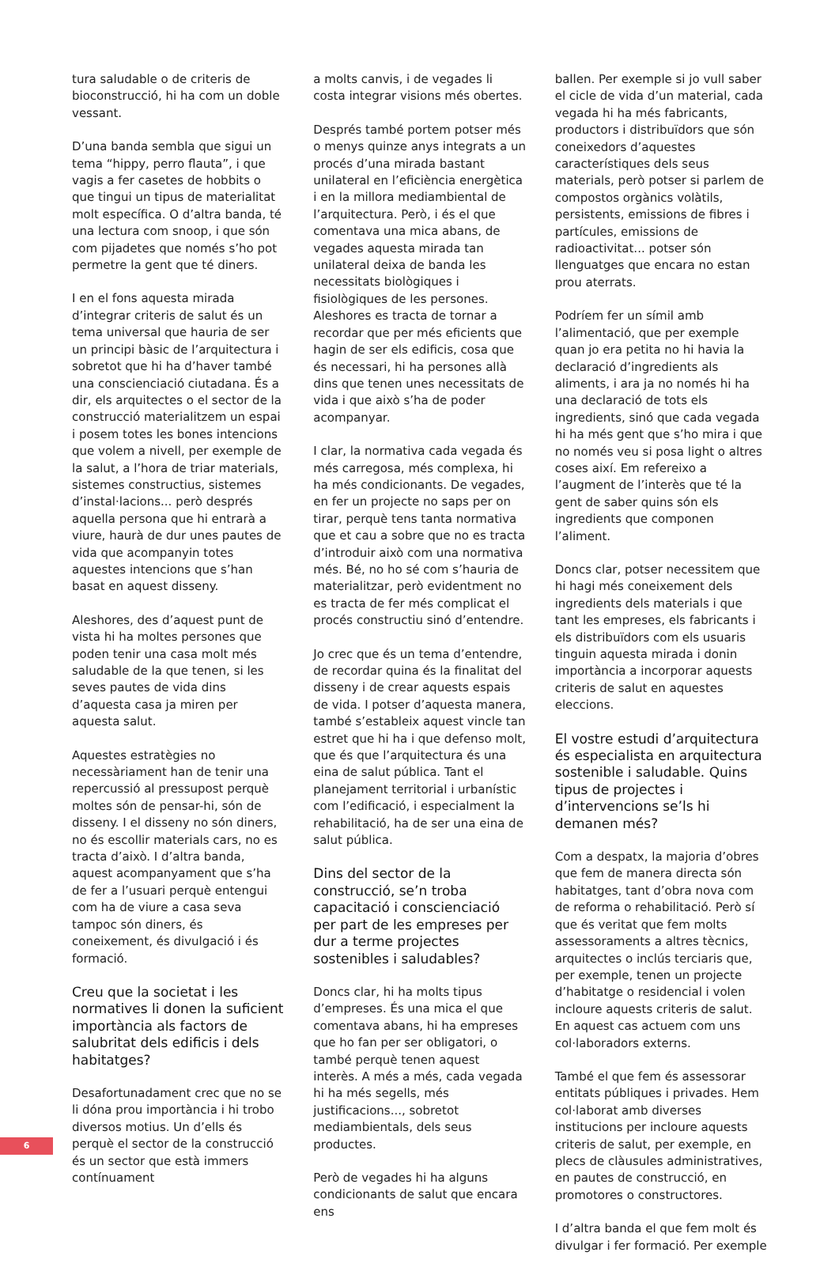tura saludable o de criteris de bioconstrucció, hi ha com un doble vessant.
D’una banda sembla que sigui un tema “hippy, perro flauta”, i que vagis a fer casetes de hobbits o que tingui un tipus de materialitat molt específica. O d’altra banda, té una lectura com snoop, i que són com pijadetes que només s’ho pot permetre la gent que té diners.
I en el fons aquesta mirada d’integrar criteris de salut és un tema universal que hauria de ser un principi bàsic de l’arquitectura i sobretot que hi ha d’haver també una conscienciació ciutadana. És a dir, els arquitectes o el sector de la construcció materialitzem un espai i posem totes les bones intencions que volem a nivell, per exemple de la salut, a l’hora de triar materials, sistemes constructius, sistemes d’instal·lacions... però després aquella persona que hi entrarà a viure, haurà de dur unes pautes de vida que acompanyin totes aquestes intencions que s’han basat en aquest disseny.
Aleshores, des d’aquest punt de vista hi ha moltes persones que poden tenir una casa molt més saludable de la que tenen, si les seves pautes de vida dins d’aquesta casa ja miren per aquesta salut.
Aquestes estratègies no necessàriament han de tenir una repercussió al pressupost perquè moltes són de pensar-hi, són de disseny. I el disseny no són diners, no és escollir materials cars, no es tracta d’això. I d’altra banda, aquest acompanyament que s’ha de fer a l’usuari perquè entengui com ha de viure a casa seva tampoc són diners, és coneixement, és divulgació i és formació.
Creu que la societat i les normatives li donen la suficient importància als factors de salubritat dels edificis i dels habitatges?
Desafortunadament crec que no se li dóna prou importància i hi trobo diversos motius. Un d’ells és perquè el sector de la construcció és un sector que està immers contínuament
a molts canvis, i de vegades li costa integrar visions més obertes.
Després també portem potser més o menys quinze anys integrats a un procés d’una mirada bastant unilateral en l’eficiència energètica i en la millora mediambiental de l’arquitectura. Però, i és el que comentava una mica abans, de vegades aquesta mirada tan unilateral deixa de banda les necessitats biològiques i fisiològiques de les persones. Aleshores es tracta de tornar a recordar que per més eficients que hagin de ser els edificis, cosa que és necessari, hi ha persones allà dins que tenen unes necessitats de vida i que això s’ha de poder acompanyar.
I clar, la normativa cada vegada és més carregosa, més complexa, hi ha més condicionants. De vegades, en fer un projecte no saps per on tirar, perquè tens tanta normativa que et cau a sobre que no es tracta d’introduir això com una normativa més. Bé, no ho sé com s’hauria de materialitzar, però evidentment no es tracta de fer més complicat el procés constructiu sinó d’entendre.
Jo crec que és un tema d’entendre, de recordar quina és la finalitat del disseny i de crear aquests espais de vida. I potser d’aquesta manera, també s’estableix aquest vincle tan estret que hi ha i que defenso molt, que és que l’arquitectura és una eina de salut pública. Tant el planejament territorial i urbanístic com l’edificació, i especialment la rehabilitació, ha de ser una eina de salut pública.
Dins del sector de la construcció, se’n troba capacitació i conscienciació per part de les empreses per dur a terme projectes sostenibles i saludables?
Doncs clar, hi ha molts tipus d’empreses. És una mica el que comentava abans, hi ha empreses que ho fan per ser obligatori, o també perquè tenen aquest interès. A més a més, cada vegada hi ha més segells, més justificacions..., sobretot mediambientals, dels seus productes.
Però de vegades hi ha alguns condicionants de salut que encara ens
ballen. Per exemple si jo vull saber el cicle de vida d’un material, cada vegada hi ha més fabricants, productors i distribuïdors que són coneixedors d’aquestes característiques dels seus materials, però potser si parlem de compostos orgànics volàtils, persistents, emissions de fibres i partícules, emissions de radioactivitat... potser són llenguatges que encara no estan prou aterrats.
Podríem fer un símil amb l’alimentació, que per exemple quan jo era petita no hi havia la declaració d’ingredients als aliments, i ara ja no només hi ha una declaració de tots els ingredients, sinó que cada vegada hi ha més gent que s’ho mira i que no només veu si posa light o altres coses així. Em refereixo a l’augment de l’interès que té la gent de saber quins són els ingredients que componen l’aliment.
Doncs clar, potser necessitem que hi hagi més coneixement dels ingredients dels materials i que tant les empreses, els fabricants i els distribuïdors com els usuaris tinguin aquesta mirada i donin importància a incorporar aquests criteris de salut en aquestes eleccions.
El vostre estudi d’arquitectura és especialista en arquitectura sostenible i saludable. Quins tipus de projectes i d’intervencions se’ls hi demanen més?
Com a despatx, la majoria d’obres que fem de manera directa són habitatges, tant d’obra nova com de reforma o rehabilitació. Però sí que és veritat que fem molts assessoraments a altres tècnics, arquitectes o inclús terciaris que, per exemple, tenen un projecte d’habitatge o residencial i volen incloure aquests criteris de salut. En aquest cas actuem com uns col·laboradors externs.
També el que fem és assessorar entitats públiques i privades. Hem col·laborat amb diverses institucions per incloure aquests criteris de salut, per exemple, en plecs de clàusules administratives, en pautes de construcció, en promotores o constructores.
I d’altra banda el que fem molt és divulgar i fer formació. Per exemple
6